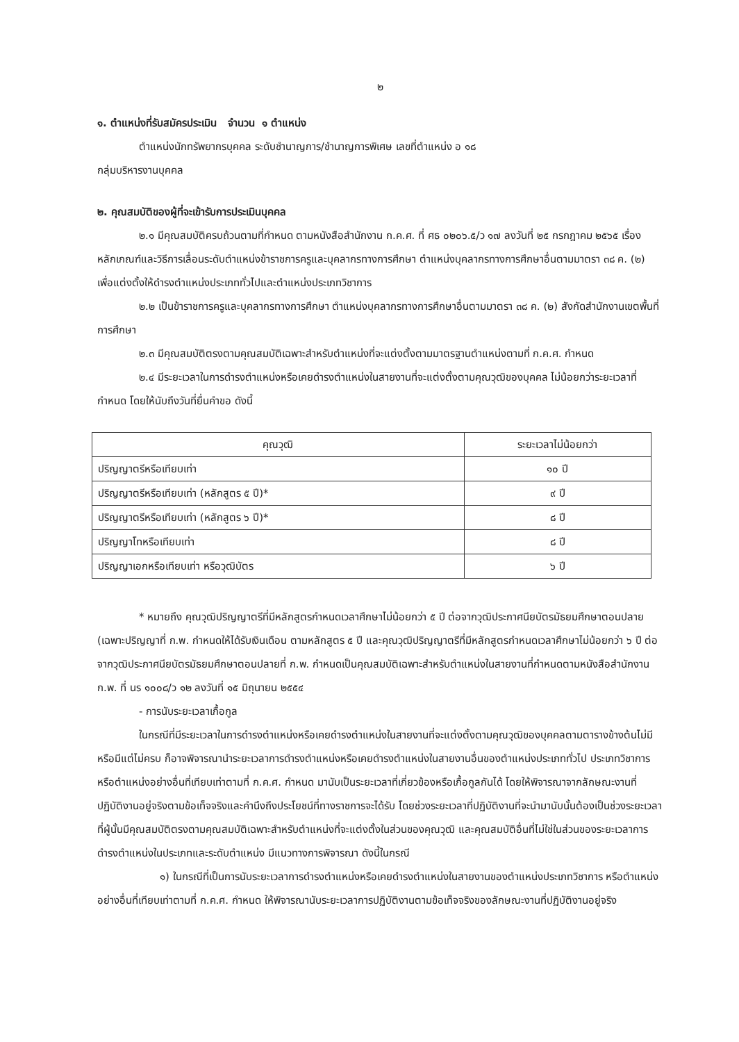๒
๑. ตำแหน่งที่รับสมัครประเมิน จำนวน ๑ ตำแหน่ง
ตำแหน่งนักทรัพยากรบุคคล ระดับชำนาญการ/ชำนาญการพิเศษ เลขที่ตำแหน่ง อ ๑๘
กลุ่มบริหารงานบุคคล
๒. คุณสมบัติของผู้ที่จะเข้ารับการประเมินบุคคล
๒.๑ มีคุณสมบัติครบถ้วนตามที่กำหนด ตามหนังสือสำนักงาน ก.ค.ศ. ที่ ศธ ๐๒๐๖.๕/ว ๑๗ ลงวันที่ ๒๕ กรกฎาคม ๒๕๖๕ เรื่อง หลักเกณฑ์และวิธีการเลื่อนระดับตำแหน่งข้าราชการครูและบุคลากรทางการศึกษา ตำแหน่งบุคลากรทางการศึกษาอื่นตามมาตรา ๓๘ ค. (๒) เพื่อแต่งตั้งให้ดำรงตำแหน่งประเภททั่วไปและตำแหน่งประเภทวิชาการ
๒.๒ เป็นข้าราชการครูและบุคลากรทางการศึกษา ตำแหน่งบุคลากรทางการศึกษาอื่นตามมาตรา ๓๘ ค. (๒) สังกัดสำนักงานเขตพื้นที่การศึกษา
๒.๓ มีคุณสมบัติตรงตามคุณสมบัติเฉพาะสำหรับตำแหน่งที่จะแต่งตั้งตามมาตรฐานตำแหน่งตามที่ ก.ค.ศ. กำหนด
๒.๔ มีระยะเวลาในการดำรงตำแหน่งหรือเคยดำรงตำแหน่งในสายงานที่จะแต่งตั้งตามคุณวุฒิของบุคคล ไม่น้อยกว่าระยะเวลาที่กำหนด โดยให้นับถึงวันที่ยื่นคำขอ ดังนี้
| คุณวุฒิ | ระยะเวลาไม่น้อยกว่า |
| --- | --- |
| ปริญญาตรีหรือเทียบเท่า | ๑๐ ปี |
| ปริญญาตรีหรือเทียบเท่า (หลักสูตร ๕ ปี)* | ๙ ปี |
| ปริญญาตรีหรือเทียบเท่า (หลักสูตร ๖ ปี)* | ๘ ปี |
| ปริญญาโทหรือเทียบเท่า | ๘ ปี |
| ปริญญาเอกหรือเทียบเท่า หรือวุฒิบัตร | ๖ ปี |
* หมายถึง คุณวุฒิปริญญาตรีที่มีหลักสูตรกำหนดเวลาศึกษาไม่น้อยกว่า ๕ ปี ต่อจากวุฒิประกาศนียบัตรมัธยมศึกษาตอนปลาย (เฉพาะปริญญาที่ ก.พ. กำหนดให้ได้รับเงินเดือน ตามหลักสูตร ๕ ปี และคุณวุฒิปริญญาตรีที่มีหลักสูตรกำหนดเวลาศึกษาไม่น้อยกว่า ๖ ปี ต่อจากวุฒิประกาศนียบัตรมัธยมศึกษาตอนปลายที่ ก.พ. กำหนดเป็นคุณสมบัติเฉพาะสำหรับตำแหน่งในสายงานที่กำหนดตามหนังสือสำนักงาน ก.พ. ที่ นร ๑๐๐๘/ว ๑๒ ลงวันที่ ๑๕ มิถุนายน ๒๕๕๔
- การนับระยะเวลาเกื้อกูล
ในกรณีที่มีระยะเวลาในการดำรงตำแหน่งหรือเคยดำรงตำแหน่งในสายงานที่จะแต่งตั้งตามคุณวุฒิของบุคคลตามตารางข้างต้นไม่มีหรือมีแต่ไม่ครบ ก็อาจพิจารณานำระยะเวลาการดำรงตำแหน่งหรือเคยดำรงตำแหน่งในสายงานอื่นของตำแหน่งประเภททั่วไป ประเภทวิชาการ หรือตำแหน่งอย่างอื่นที่เทียบเท่าตามที่ ก.ค.ศ. กำหนด มานับเป็นระยะเวลาที่เกี่ยวข้องหรือเกื้อกูลกันได้ โดยให้พิจารณาจากลักษณะงานที่ปฏิบัติงานอยู่จริงตามข้อเท็จจริงและคำนึงถึงประโยชน์ที่ทางราชการจะได้รับ โดยช่วงระยะเวลาที่ปฏิบัติงานที่จะนำมานับนั้นต้องเป็นช่วงระยะเวลาที่ผู้นั้นมีคุณสมบัติตรงตามคุณสมบัติเฉพาะสำหรับตำแหน่งที่จะแต่งตั้งในส่วนของคุณวุฒิ และคุณสมบัติอื่นที่ไม่ใช่ในส่วนของระยะเวลาการดำรงตำแหน่งในประเภทและระดับตำแหน่ง มีแนวทางการพิจารณา ดังนี้ในกรณี
๑) ในกรณีที่เป็นการนับระยะเวลาการดำรงตำแหน่งหรือเคยดำรงตำแหน่งในสายงานของตำแหน่งประเภทวิชาการ หรือตำแหน่งอย่างอื่นที่เทียบเท่าตามที่ ก.ค.ศ. กำหนด ให้พิจารณานับระยะเวลาการปฏิบัติงานตามข้อเท็จจริงของลักษณะงานที่ปฏิบัติงานอยู่จริง